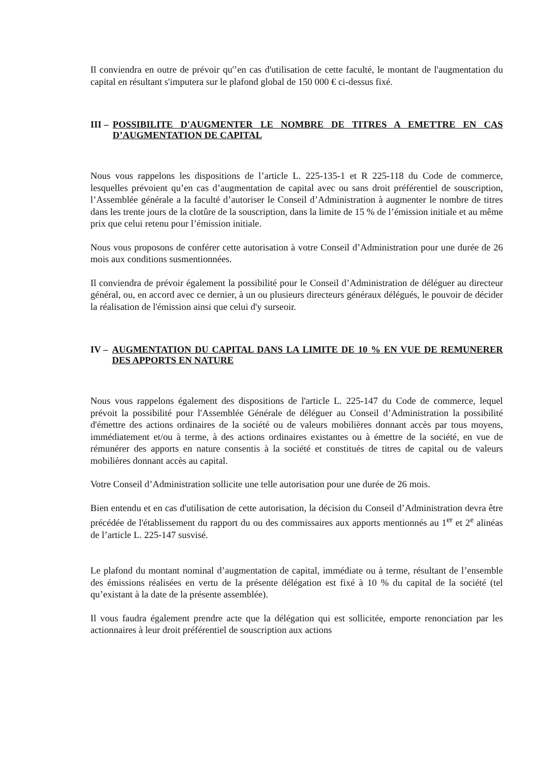Il conviendra en outre de prévoir qu'’en cas d'utilisation de cette faculté, le montant de l'augmentation du capital en résultant s'imputera sur le plafond global de 150 000 € ci-dessus fixé.
III – POSSIBILITE D'AUGMENTER LE NOMBRE DE TITRES A EMETTRE EN CAS D’AUGMENTATION DE CAPITAL
Nous vous rappelons les dispositions de l’article L. 225-135-1 et R 225-118 du Code de commerce, lesquelles prévoient qu’en cas d’augmentation de capital avec ou sans droit préférentiel de souscription, l’Assemblée générale a la faculté d’autoriser le Conseil d’Administration à augmenter le nombre de titres dans les trente jours de la clotûre de la souscription, dans la limite de 15 % de l’émission initiale et au même prix que celui retenu pour l’émission initiale.
Nous vous proposons de conférer cette autorisation à votre Conseil d’Administration pour une durée de 26 mois aux conditions susmentionnées.
Il conviendra de prévoir également la possibilité pour le Conseil d’Administration de déléguer au directeur général, ou, en accord avec ce dernier, à un ou plusieurs directeurs généraux délégués, le pouvoir de décider la réalisation de l'émission ainsi que celui d'y surseoir.
IV – AUGMENTATION DU CAPITAL DANS LA LIMITE DE 10 % EN VUE DE REMUNERER DES APPORTS EN NATURE
Nous vous rappelons également des dispositions de l'article L. 225-147 du Code de commerce, lequel prévoit la possibilité pour l'Assemblée Générale de déléguer au Conseil d’Administration la possibilité d'émettre des actions ordinaires de la société ou de valeurs mobilières donnant accès par tous moyens, immédiatement et/ou à terme, à des actions ordinaires existantes ou à émettre de la société, en vue de rémunérer des apports en nature consentis à la société et constitués de titres de capital ou de valeurs mobilières donnant accès au capital.
Votre Conseil d’Administration sollicite une telle autorisation pour une durée de 26 mois.
Bien entendu et en cas d'utilisation de cette autorisation, la décision du Conseil d’Administration devra être précédée de l'établissement du rapport du ou des commissaires aux apports mentionnés au 1<sup>er</sup> et 2<sup>e</sup> alinéas de l’article L. 225-147 susvisé.
Le plafond du montant nominal d’augmentation de capital, immédiate ou à terme, résultant de l’ensemble des émissions réalisées en vertu de la présente délégation est fixé à 10 % du capital de la société (tel qu’existant à la date de la présente assemblée).
Il vous faudra également prendre acte que la délégation qui est sollicitée, emporte renonciation par les actionnaires à leur droit préférentiel de souscription aux actions